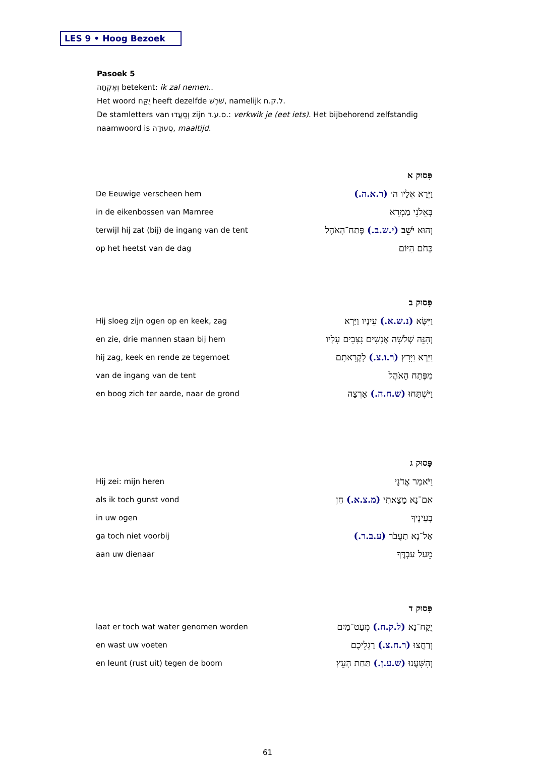LES 9 • Hoog Bezoek
Pasoek 5
וְאֶקְחָה betekent: ik zal nemen..
Het woord יֻקַּח heeft dezelfde שֹׁרֶשׁ, namelijk ל.ק.ח.
De stamletters van וְסַעֲדוּ zijn ס.ע.ד.: verkwik je (eet iets). Het bijbehorend zelfstandig naamwoord is סְעוּדָה, maaltijd.
| | פָּסוּק א |
| De Eeuwige verscheen hem | וַיֵּרָא אֵלָיו ה׳ (ר.א.ה.) |
| in de eikenbossen van Mamree | בְּאֵלֹנֵי מַמְרֵא |
| terwijl hij zat (bij) de ingang van de tent | וְהוּא יֹשֵׁב (י.ש.ב.) פֶּתַח־הָאֹהֶל |
| op het heetst van de dag | כְּחֹם הַיּוֹם |
| | פָּסוּק ב |
| Hij sloeg zijn ogen op en keek, zag | וַיִּשָּׂא (נ.ש.א.) עֵינָיו וַיַּרְא |
| en zie, drie mannen staan bij hem | וְהִנֵּה שְׁלֹשָׁה אֲנָשִׁים נִצָּבִים עָלָיו |
| hij zag, keek en rende ze tegemoet | וַיַּרְא וַיָּרָץ (ר.ו.צ.) לִקְרָאתָם |
| van de ingang van de tent | מִפֶּתַח הָאֹהֶל |
| en boog zich ter aarde, naar de grond | וַיִּשְׁתַּחוּ (ש.ח.ה.) אָרְצָה |
| | פָּסוּק ג |
| Hij zei: mijn heren | וַיֹּאמַר אֲדֹנָי |
| als ik toch gunst vond | אִם־נָא מָצָאתִי (מ.צ.א.) חֵן |
| in uw ogen | בְּעֵינֶיךָ |
| ga toch niet voorbij | אַל־נָא תַעֲבֹר (ע.ב.ר.) |
| aan uw dienaar | מֵעַל עַבְדֶּךָ |
| | פָּסוּק ד |
| laat er toch wat water genomen worden | יֻקַּח־נָא (ל.ק.ח.) מְעַט־מַיִם |
| en wast uw voeten | וְרַחֲצוּ (ר.ח.צ.) רַגְלֵיכֶם |
| en leunt (rust uit) tegen de boom | וְהִשָּׁעֲנוּ (ש.ע.ן.) תַּחַת הָעֵץ |
61